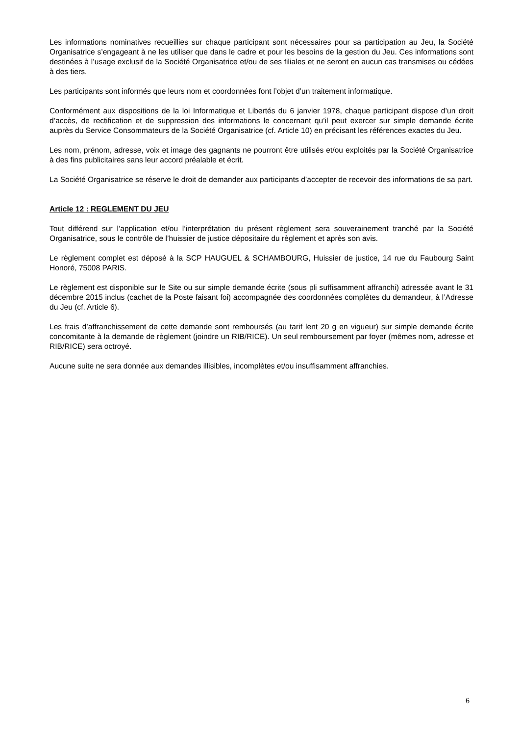Les informations nominatives recueillies sur chaque participant sont nécessaires pour sa participation au Jeu, la Société Organisatrice s’engageant à ne les utiliser que dans le cadre et pour les besoins de la gestion du Jeu. Ces informations sont destinées à l’usage exclusif de la Société Organisatrice et/ou de ses filiales et ne seront en aucun cas transmises ou cédées à des tiers.
Les participants sont informés que leurs nom et coordonnées font l’objet d’un traitement informatique.
Conformément aux dispositions de la loi Informatique et Libertés du 6 janvier 1978, chaque participant dispose d’un droit d’accès, de rectification et de suppression des informations le concernant qu’il peut exercer sur simple demande écrite auprès du Service Consommateurs de la Société Organisatrice (cf. Article 10) en précisant les références exactes du Jeu.
Les nom, prénom, adresse, voix et image des gagnants ne pourront être utilisés et/ou exploités par la Société Organisatrice à des fins publicitaires sans leur accord préalable et écrit.
La Société Organisatrice se réserve le droit de demander aux participants d’accepter de recevoir des informations de sa part.
Article 12 : REGLEMENT DU JEU
Tout différend sur l’application et/ou l’interprétation du présent règlement sera souverainement tranché par la Société Organisatrice, sous le contrôle de l’huissier de justice dépositaire du règlement et après son avis.
Le règlement complet est déposé à la SCP HAUGUEL & SCHAMBOURG, Huissier de justice, 14 rue du Faubourg Saint Honoré, 75008 PARIS.
Le règlement est disponible sur le Site ou sur simple demande écrite (sous pli suffisamment affranchi) adressée avant le 31 décembre 2015 inclus (cachet de la Poste faisant foi) accompagnée des coordonnées complètes du demandeur, à l’Adresse du Jeu (cf. Article 6).
Les frais d’affranchissement de cette demande sont remboursés (au tarif lent 20 g en vigueur) sur simple demande écrite concomitante à la demande de règlement (joindre un RIB/RICE). Un seul remboursement par foyer (mêmes nom, adresse et RIB/RICE) sera octroyé.
Aucune suite ne sera donnée aux demandes illisibles, incomplètes et/ou insuffisamment affranchies.
6